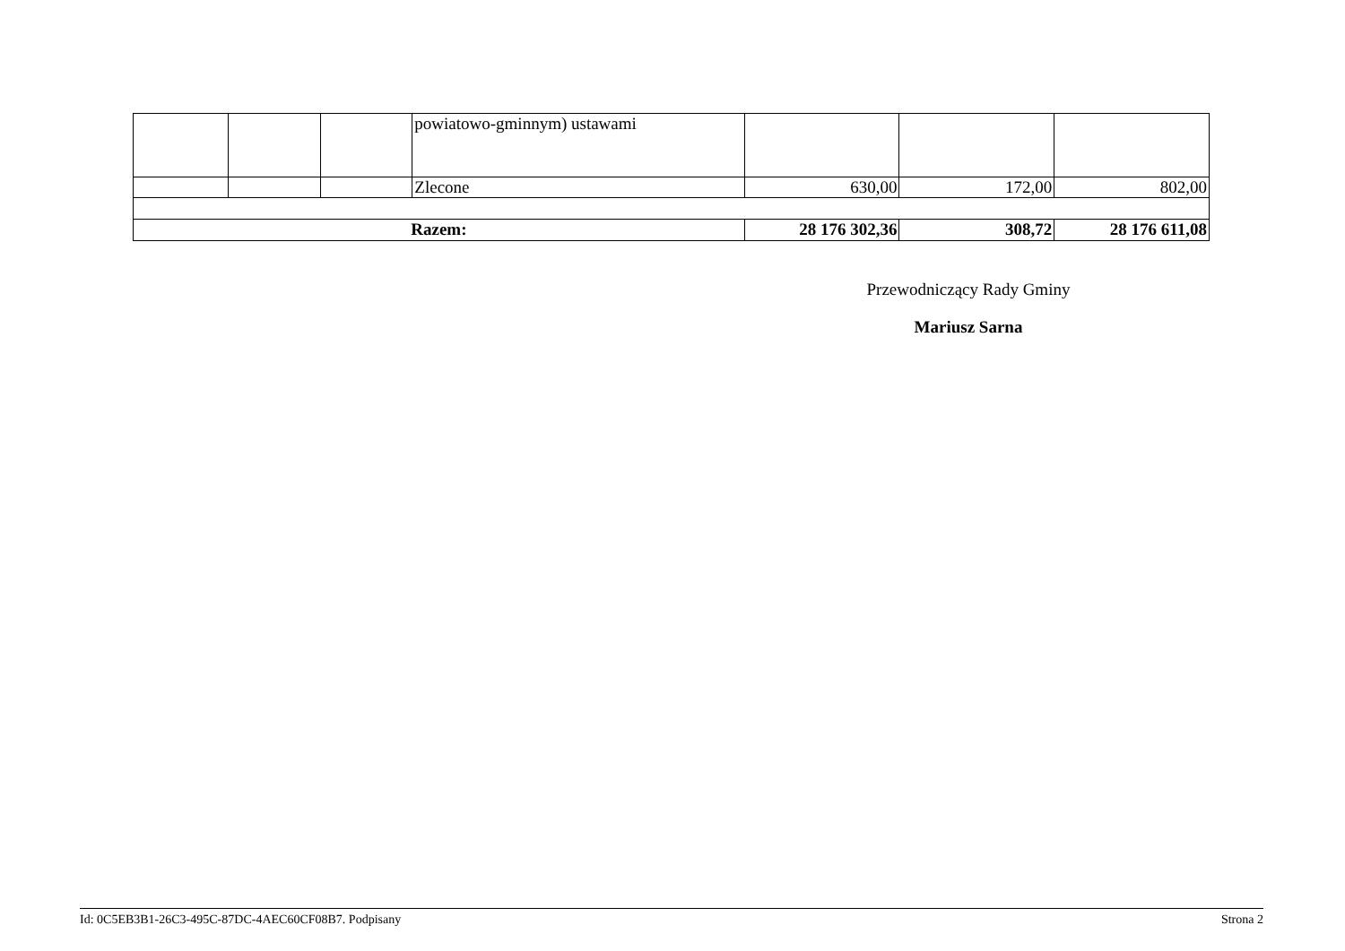| | | | powiatowo-gminnym) ustawami | | | |
| | | | Zlecone | 630,00 | 172,00 | 802,00 |
| Razem: | | | | 28 176 302,36 | 308,72 | 28 176 611,08 |
Przewodniczący Rady Gminy
Mariusz Sarna
Id: 0C5EB3B1-26C3-495C-87DC-4AEC60CF08B7. Podpisany Strona 2